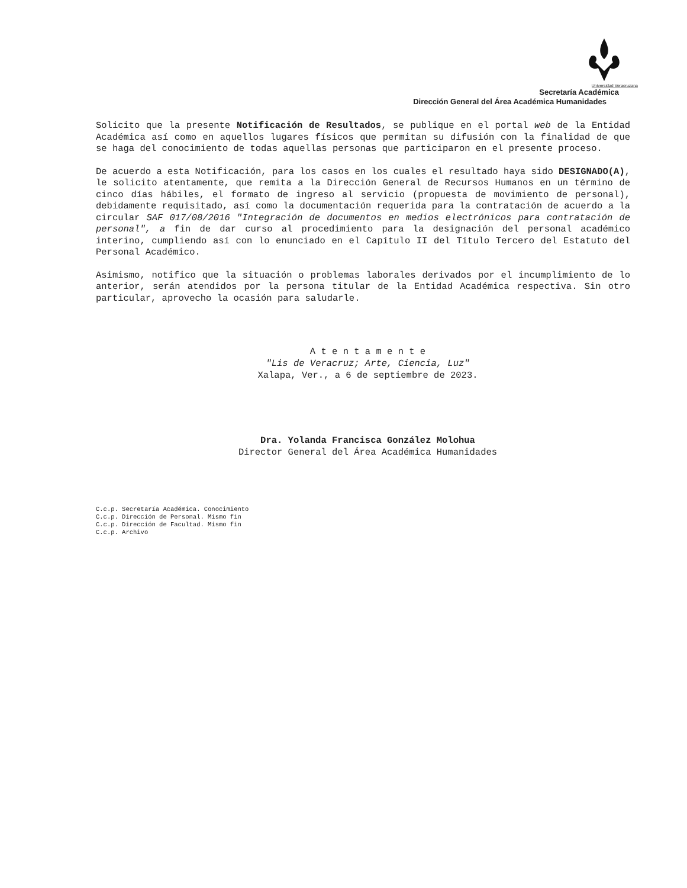Universidad Veracruzana
Secretaría Académica
Dirección General del Área Académica Humanidades
Solicito que la presente Notificación de Resultados, se publique en el portal web de la Entidad Académica así como en aquellos lugares físicos que permitan su difusión con la finalidad de que se haga del conocimiento de todas aquellas personas que participaron en el presente proceso.
De acuerdo a esta Notificación, para los casos en los cuales el resultado haya sido DESIGNADO(A), le solicito atentamente, que remita a la Dirección General de Recursos Humanos en un término de cinco días hábiles, el formato de ingreso al servicio (propuesta de movimiento de personal), debidamente requisitado, así como la documentación requerida para la contratación de acuerdo a la circular SAF 017/08/2016 "Integración de documentos en medios electrónicos para contratación de personal", a fin de dar curso al procedimiento para la designación del personal académico interino, cumpliendo así con lo enunciado en el Capítulo II del Título Tercero del Estatuto del Personal Académico.
Asimismo, notifico que la situación o problemas laborales derivados por el incumplimiento de lo anterior, serán atendidos por la persona titular de la Entidad Académica respectiva. Sin otro particular, aprovecho la ocasión para saludarle.
A t e n t a m e n t e
"Lis de Veracruz; Arte, Ciencia, Luz"
Xalapa, Ver., a 6 de septiembre de 2023.
Dra. Yolanda Francisca González Molohua
Director General del Área Académica Humanidades
C.c.p. Secretaría Académica. Conocimiento
C.c.p. Dirección de Personal. Mismo fin
C.c.p. Dirección de Facultad. Mismo fin
C.c.p. Archivo